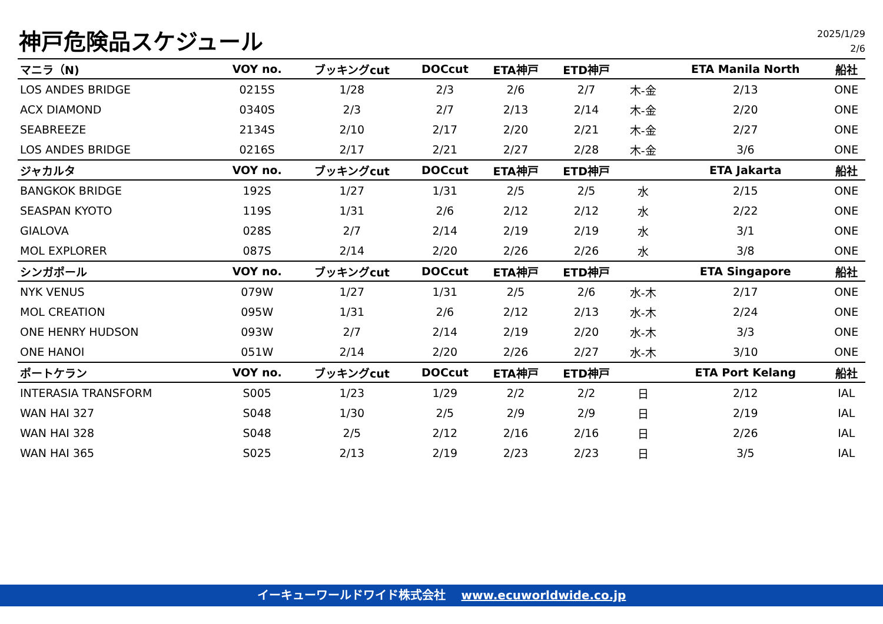神戸危険品スケジュール
2025/1/29
2/6
| マニラ（N) | VOY no. | ブッキングcut | DOCcut | ETA神戸 | ETD神戸 | | ETA Manila North | 船社 |
| --- | --- | --- | --- | --- | --- | --- | --- | --- |
| LOS ANDES BRIDGE | 0215S | 1/28 | 2/3 | 2/6 | 2/7 | 木-金 | 2/13 | ONE |
| ACX DIAMOND | 0340S | 2/3 | 2/7 | 2/13 | 2/14 | 木-金 | 2/20 | ONE |
| SEABREEZE | 2134S | 2/10 | 2/17 | 2/20 | 2/21 | 木-金 | 2/27 | ONE |
| LOS ANDES BRIDGE | 0216S | 2/17 | 2/21 | 2/27 | 2/28 | 木-金 | 3/6 | ONE |
| ジャカルタ | VOY no. | ブッキングcut | DOCcut | ETA神戸 | ETD神戸 | | ETA Jakarta | 船社 |
| BANGKOK BRIDGE | 192S | 1/27 | 1/31 | 2/5 | 2/5 | 水 | 2/15 | ONE |
| SEASPAN KYOTO | 119S | 1/31 | 2/6 | 2/12 | 2/12 | 水 | 2/22 | ONE |
| GIALOVA | 028S | 2/7 | 2/14 | 2/19 | 2/19 | 水 | 3/1 | ONE |
| MOL EXPLORER | 087S | 2/14 | 2/20 | 2/26 | 2/26 | 水 | 3/8 | ONE |
| シンガポール | VOY no. | ブッキングcut | DOCcut | ETA神戸 | ETD神戸 | | ETA Singapore | 船社 |
| NYK VENUS | 079W | 1/27 | 1/31 | 2/5 | 2/6 | 水-木 | 2/17 | ONE |
| MOL CREATION | 095W | 1/31 | 2/6 | 2/12 | 2/13 | 水-木 | 2/24 | ONE |
| ONE HENRY HUDSON | 093W | 2/7 | 2/14 | 2/19 | 2/20 | 水-木 | 3/3 | ONE |
| ONE HANOI | 051W | 2/14 | 2/20 | 2/26 | 2/27 | 水-木 | 3/10 | ONE |
| ポートケラン | VOY no. | ブッキングcut | DOCcut | ETA神戸 | ETD神戸 | | ETA Port Kelang | 船社 |
| INTERASIA TRANSFORM | S005 | 1/23 | 1/29 | 2/2 | 2/2 | 日 | 2/12 | IAL |
| WAN HAI 327 | S048 | 1/30 | 2/5 | 2/9 | 2/9 | 日 | 2/19 | IAL |
| WAN HAI 328 | S048 | 2/5 | 2/12 | 2/16 | 2/16 | 日 | 2/26 | IAL |
| WAN HAI 365 | S025 | 2/13 | 2/19 | 2/23 | 2/23 | 日 | 3/5 | IAL |
イーキューワールドワイド株式会社 www.ecuworldwide.co.jp